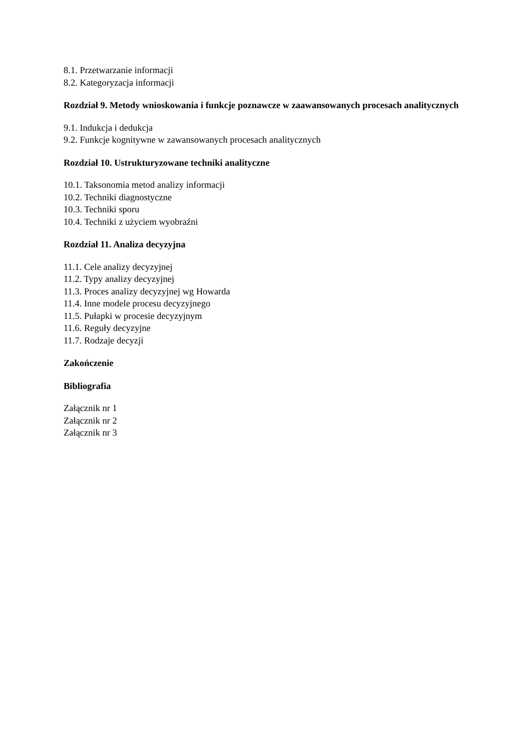8.1. Przetwarzanie informacji
8.2. Kategoryzacja informacji
Rozdział 9. Metody wnioskowania i funkcje poznawcze w zaawansowanych procesach analitycznych
9.1. Indukcja i dedukcja
9.2. Funkcje kognitywne w zawansowanych procesach analitycznych
Rozdział 10. Ustrukturyzowane techniki analityczne
10.1. Taksonomia metod analizy informacji
10.2. Techniki diagnostyczne
10.3. Techniki sporu
10.4. Techniki z użyciem wyobraźni
Rozdział 11. Analiza decyzyjna
11.1. Cele analizy decyzyjnej
11.2. Typy analizy decyzyjnej
11.3. Proces analizy decyzyjnej wg Howarda
11.4. Inne modele procesu decyzyjnego
11.5. Pułapki w procesie decyzyjnym
11.6. Reguły decyzyjne
11.7. Rodzaje decyzji
Zakończenie
Bibliografia
Załącznik nr 1
Załącznik nr 2
Załącznik nr 3